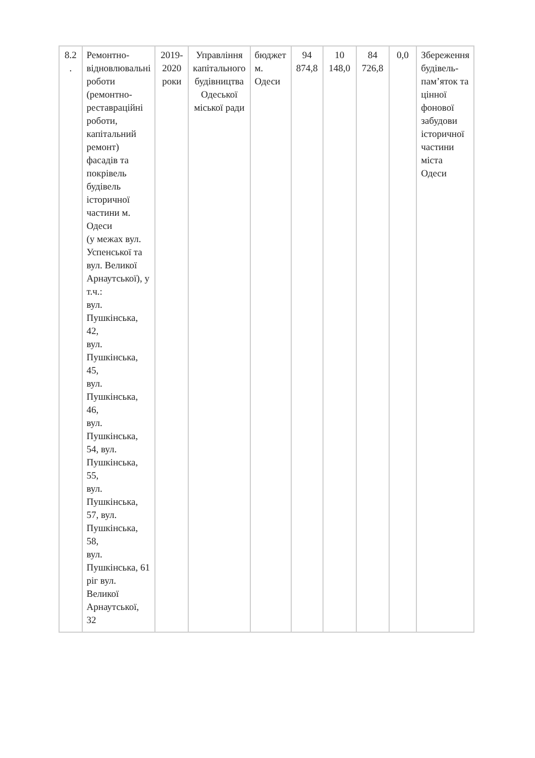| 8.2 . | Ремонтно- відновлювальні роботи (ремонтно-реставраційні роботи, капітальний ремонт) фасадів та покрівель будівель історичної частини м. Одеси (у межах вул. Успенської та вул. Великої Арнаутської), у т.ч.: вул. Пушкінська, 42, вул. Пушкінська, 45, вул. Пушкінська, 46, вул. Пушкінська, 54, вул. Пушкінська, 55, вул. Пушкінська, 57, вул. Пушкінська, 58, вул. Пушкінська, 61 ріг вул. Великої Арнаутської, 32 | 2019-2020 роки | Управління капітального будівництва Одеської міської ради | бюджет м. Одеси | 94 874,8 | 10 148,0 | 84 726,8 | 0,0 | Збереження будівель-пам’яток та цінної фонової забудови історичної частини міста Одеси |